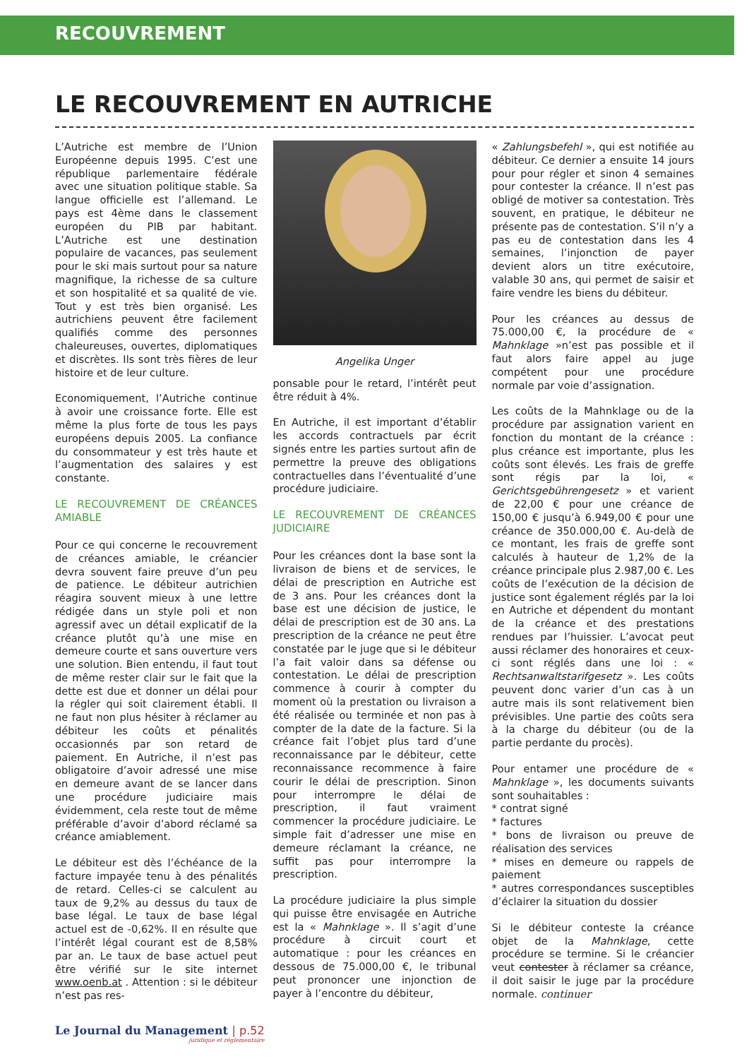RECOUVREMENT
LE RECOUVREMENT EN AUTRICHE
L’Autriche est membre de l’Union Européenne depuis 1995. C’est une république parlementaire fédérale avec une situation politique stable. Sa langue officielle est l’allemand. Le pays est 4ème dans le classement européen du PIB par habitant. L’Autriche est une destination populaire de vacances, pas seulement pour le ski mais surtout pour sa nature magnifique, la richesse de sa culture et son hospitalité et sa qualité de vie. Tout y est très bien organisé. Les autrichiens peuvent être facilement qualifiés comme des personnes chaleureuses, ouvertes, diplomatiques et discrètes. Ils sont très fières de leur histoire et de leur culture.
Economiquement, l’Autriche continue à avoir une croissance forte. Elle est même la plus forte de tous les pays européens depuis 2005. La confiance du consommateur y est très haute et l’augmentation des salaires y est constante.
LE RECOUVREMENT DE CRÉANCES AMIABLE
Pour ce qui concerne le recouvrement de créances amiable, le créancier devra souvent faire preuve d’un peu de patience. Le débiteur autrichien réagira souvent mieux à une lettre rédigée dans un style poli et non agressif avec un détail explicatif de la créance plutôt qu’à une mise en demeure courte et sans ouverture vers une solution. Bien entendu, il faut tout de même rester clair sur le fait que la dette est due et donner un délai pour la régler qui soit clairement établi. Il ne faut non plus hésiter à réclamer au débiteur les coûts et pénalités occasionnés par son retard de paiement. En Autriche, il n’est pas obligatoire d’avoir adressé une mise en demeure avant de se lancer dans une procédure judiciaire mais évidemment, cela reste tout de même préférable d’avoir d’abord réclamé sa créance amiablement.
Le débiteur est dès l’échéance de la facture impayée tenu à des pénalités de retard. Celles-ci se calculent au taux de 9,2% au dessus du taux de base légal. Le taux de base légal actuel est de -0,62%. Il en résulte que l’intérêt légal courant est de 8,58% par an. Le taux de base actuel peut être vérifié sur le site internet www.oenb.at . Attention : si le débiteur n’est pas res-
Angelika Unger
ponsable pour le retard, l’intérêt peut être réduit à 4%.
En Autriche, il est important d’établir les accords contractuels par écrit signés entre les parties surtout afin de permettre la preuve des obligations contractuelles dans l’éventualité d’une procédure judiciaire.
LE RECOUVREMENT DE CRÉANCES JUDICIAIRE
Pour les créances dont la base sont la livraison de biens et de services, le délai de prescription en Autriche est de 3 ans. Pour les créances dont la base est une décision de justice, le délai de prescription est de 30 ans. La prescription de la créance ne peut être constatée par le juge que si le débiteur l’a fait valoir dans sa défense ou contestation. Le délai de prescription commence à courir à compter du moment où la prestation ou livraison a été réalisée ou terminée et non pas à compter de la date de la facture. Si la créance fait l’objet plus tard d’une reconnaissance par le débiteur, cette reconnaissance recommence à faire courir le délai de prescription. Sinon pour interrompre le délai de prescription, il faut vraiment commencer la procédure judiciaire. Le simple fait d’adresser une mise en demeure réclamant la créance, ne suffit pas pour interrompre la prescription.
La procédure judiciaire la plus simple qui puisse être envisagée en Autriche est la « Mahnklage ». Il s’agit d’une procédure à circuit court et automatique : pour les créances en dessous de 75.000,00 €, le tribunal peut prononcer une injonction de payer à l’encontre du débiteur,
« Zahlungsbefehl », qui est notifiée au débiteur. Ce dernier a ensuite 14 jours pour pour régler et sinon 4 semaines pour contester la créance. Il n’est pas obligé de motiver sa contestation. Très souvent, en pratique, le débiteur ne présente pas de contestation. S’il n’y a pas eu de contestation dans les 4 semaines, l’injonction de payer devient alors un titre exécutoire, valable 30 ans, qui permet de saisir et faire vendre les biens du débiteur.
Pour les créances au dessus de 75.000,00 €, la procédure de « Mahnklage »n’est pas possible et il faut alors faire appel au juge compétent pour une procédure normale par voie d’assignation.
Les coûts de la Mahnklage ou de la procédure par assignation varient en fonction du montant de la créance : plus créance est importante, plus les coûts sont élevés. Les frais de greffe sont régis par la loi, « Gerichtsgebührengesetz » et varient de 22,00 € pour une créance de 150,00 € jusqu’à 6.949,00 € pour une créance de 350.000,00 €. Au-delà de ce montant, les frais de greffe sont calculés à hauteur de 1,2% de la créance principale plus 2.987,00 €. Les coûts de l’exécution de la décision de justice sont également réglés par la loi en Autriche et dépendent du montant de la créance et des prestations rendues par l’huissier. L’avocat peut aussi réclamer des honoraires et ceux-ci sont réglés dans une loi : « Rechtsanwaltstarifgesetz ». Les coûts peuvent donc varier d’un cas à un autre mais ils sont relativement bien prévisibles. Une partie des coûts sera à la charge du débiteur (ou de la partie perdante du procès).
Pour entamer une procédure de « Mahnklage », les documents suivants sont souhaitables :
* contrat signé
* factures
* bons de livraison ou preuve de réalisation des services
* mises en demeure ou rappels de paiement
* autres correspondances susceptibles d’éclairer la situation du dossier
Si le débiteur conteste la créance objet de la Mahnklage, cette procédure se termine. Si le créancier veut contester à réclamer sa créance, il doit saisir le juge par la procédure normale. continuer
Le Journal du Management | p.52
juridique et réglementaire